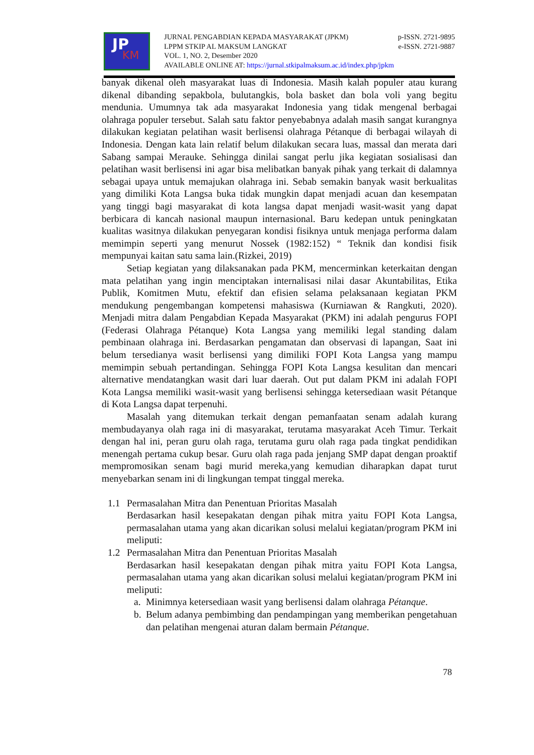JP
KM
JURNAL PENGABDIAN KEPADA MASYARAKAT (JPKM) p-ISSN. 2721-9895
LPPM STKIP AL MAKSUM LANGKAT e-ISSN. 2721-9887
VOL. 1, NO. 2, Desember 2020
AVAILABLE ONLINE AT: https://jurnal.stkipalmaksum.ac.id/index.php/jpkm
banyak dikenal oleh masyarakat luas di Indonesia. Masih kalah populer atau kurang dikenal dibanding sepakbola, bulutangkis, bola basket dan bola voli yang begitu mendunia. Umumnya tak ada masyarakat Indonesia yang tidak mengenal berbagai olahraga populer tersebut. Salah satu faktor penyebabnya adalah masih sangat kurangnya dilakukan kegiatan pelatihan wasit berlisensi olahraga Pétanque di berbagai wilayah di Indonesia. Dengan kata lain relatif belum dilakukan secara luas, massal dan merata dari Sabang sampai Merauke. Sehingga dinilai sangat perlu jika kegiatan sosialisasi dan pelatihan wasit berlisensi ini agar bisa melibatkan banyak pihak yang terkait di dalamnya sebagai upaya untuk memajukan olahraga ini. Sebab semakin banyak wasit berkualitas yang dimiliki Kota Langsa buka tidak mungkin dapat menjadi acuan dan kesempatan yang tinggi bagi masyarakat di kota langsa dapat menjadi wasit-wasit yang dapat berbicara di kancah nasional maupun internasional. Baru kedepan untuk peningkatan kualitas wasitnya dilakukan penyegaran kondisi fisiknya untuk menjaga performa dalam memimpin seperti yang menurut Nossek (1982:152) “ Teknik dan kondisi fisik mempunyai kaitan satu sama lain.(Rizkei, 2019)
Setiap kegiatan yang dilaksanakan pada PKM, mencerminkan keterkaitan dengan mata pelatihan yang ingin menciptakan internalisasi nilai dasar Akuntabilitas, Etika Publik, Komitmen Mutu, efektif dan efisien selama pelaksanaan kegiatan PKM mendukung pengembangan kompetensi mahasiswa (Kurniawan & Rangkuti, 2020). Menjadi mitra dalam Pengabdian Kepada Masyarakat (PKM) ini adalah pengurus FOPI (Federasi Olahraga Pétanque) Kota Langsa yang memiliki legal standing dalam pembinaan olahraga ini. Berdasarkan pengamatan dan observasi di lapangan, Saat ini belum tersedianya wasit berlisensi yang dimiliki FOPI Kota Langsa yang mampu memimpin sebuah pertandingan. Sehingga FOPI Kota Langsa kesulitan dan mencari alternative mendatangkan wasit dari luar daerah. Out put dalam PKM ini adalah FOPI Kota Langsa memiliki wasit-wasit yang berlisensi sehingga ketersediaan wasit Pétanque di Kota Langsa dapat terpenuhi.
Masalah yang ditemukan terkait dengan pemanfaatan senam adalah kurang membudayanya olah raga ini di masyarakat, terutama masyarakat Aceh Timur. Terkait dengan hal ini, peran guru olah raga, terutama guru olah raga pada tingkat pendidikan menengah pertama cukup besar. Guru olah raga pada jenjang SMP dapat dengan proaktif mempromosikan senam bagi murid mereka,yang kemudian diharapkan dapat turut menyebarkan senam ini di lingkungan tempat tinggal mereka.
1.1 Permasalahan Mitra dan Penentuan Prioritas Masalah
Berdasarkan hasil kesepakatan dengan pihak mitra yaitu FOPI Kota Langsa, permasalahan utama yang akan dicarikan solusi melalui kegiatan/program PKM ini meliputi:
1.2 Permasalahan Mitra dan Penentuan Prioritas Masalah
Berdasarkan hasil kesepakatan dengan pihak mitra yaitu FOPI Kota Langsa, permasalahan utama yang akan dicarikan solusi melalui kegiatan/program PKM ini meliputi:
a. Minimnya ketersediaan wasit yang berlisensi dalam olahraga Pétanque.
b. Belum adanya pembimbing dan pendampingan yang memberikan pengetahuan dan pelatihan mengenai aturan dalam bermain Pétanque.
78